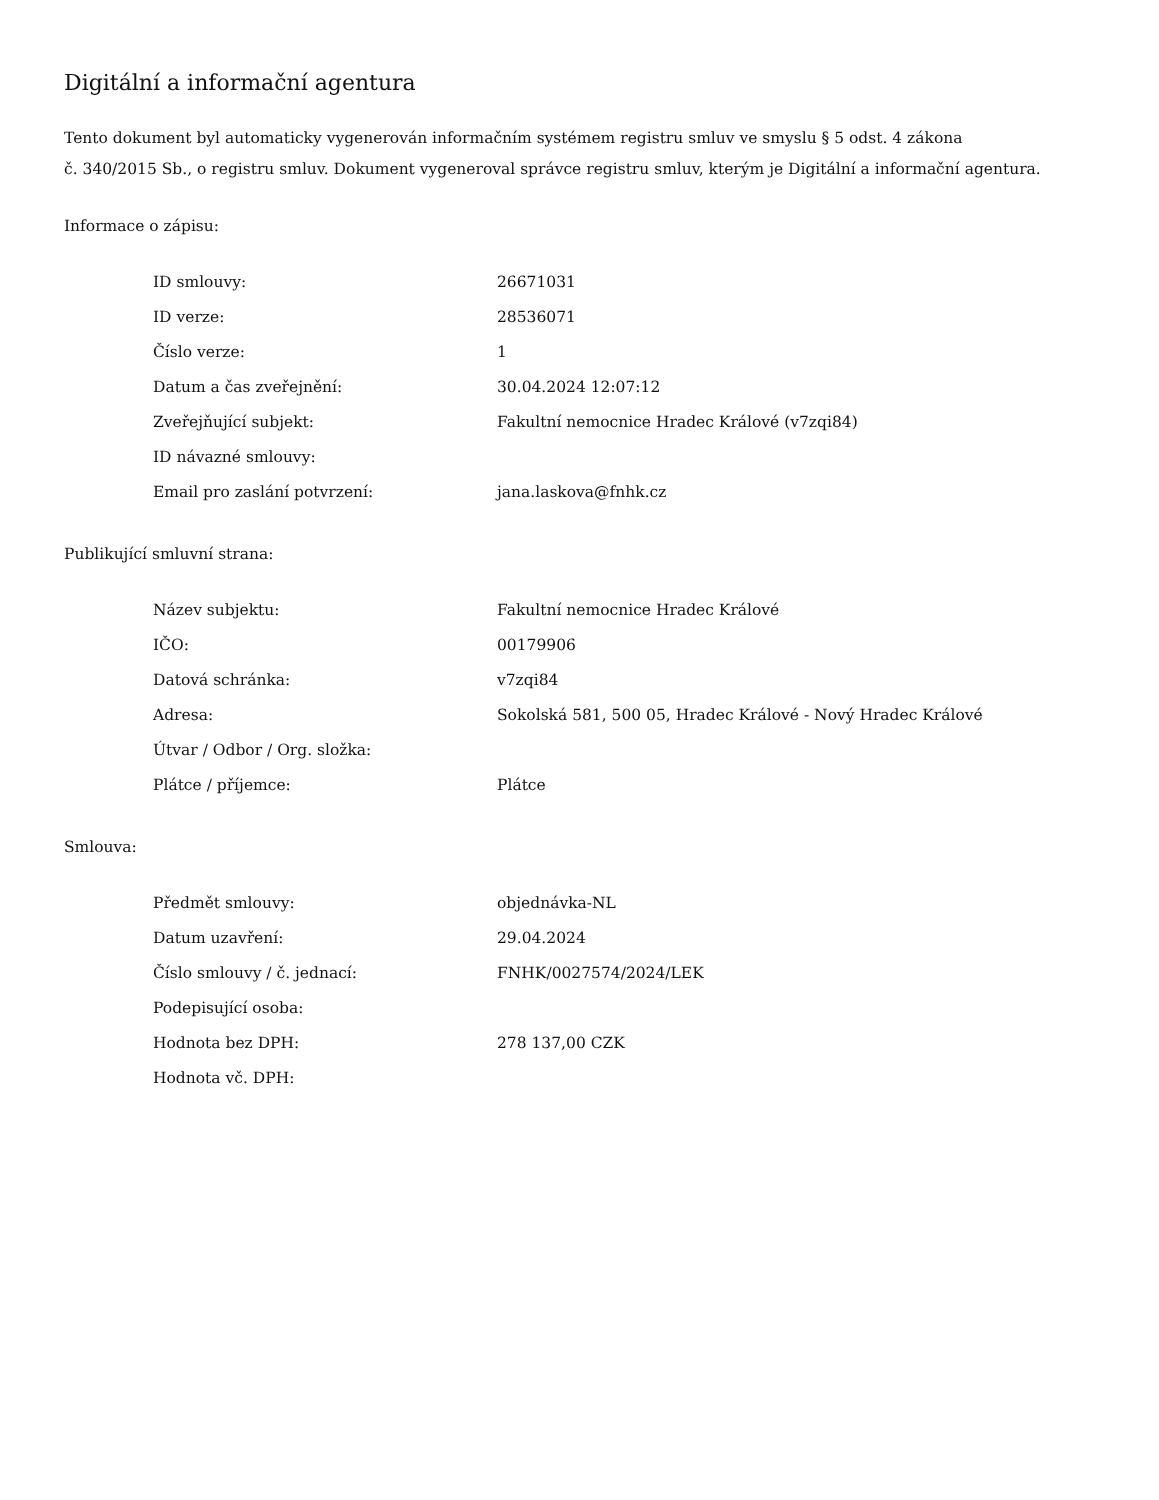Digitální a informační agentura
Tento dokument byl automaticky vygenerován informačním systémem registru smluv ve smyslu § 5 odst. 4 zákona
č. 340/2015 Sb., o registru smluv. Dokument vygeneroval správce registru smluv, kterým je Digitální a informační agentura.
Informace o zápisu:
| ID smlouvy: | 26671031 |
| ID verze: | 28536071 |
| Číslo verze: | 1 |
| Datum a čas zveřejnění: | 30.04.2024 12:07:12 |
| Zveřejňující subjekt: | Fakultní nemocnice Hradec Králové (v7zqi84) |
| ID návazné smlouvy: | |
| Email pro zaslání potvrzení: | jana.laskova@fnhk.cz |
Publikující smluvní strana:
| Název subjektu: | Fakultní nemocnice Hradec Králové |
| IČO: | 00179906 |
| Datová schránka: | v7zqi84 |
| Adresa: | Sokolská 581, 500 05, Hradec Králové - Nový Hradec Králové |
| Útvar / Odbor / Org. složka: | |
| Plátce / příjemce: | Plátce |
Smlouva:
| Předmět smlouvy: | objednávka-NL |
| Datum uzavření: | 29.04.2024 |
| Číslo smlouvy / č. jednací: | FNHK/0027574/2024/LEK |
| Podepisující osoba: | |
| Hodnota bez DPH: | 278 137,00 CZK |
| Hodnota vč. DPH: | |